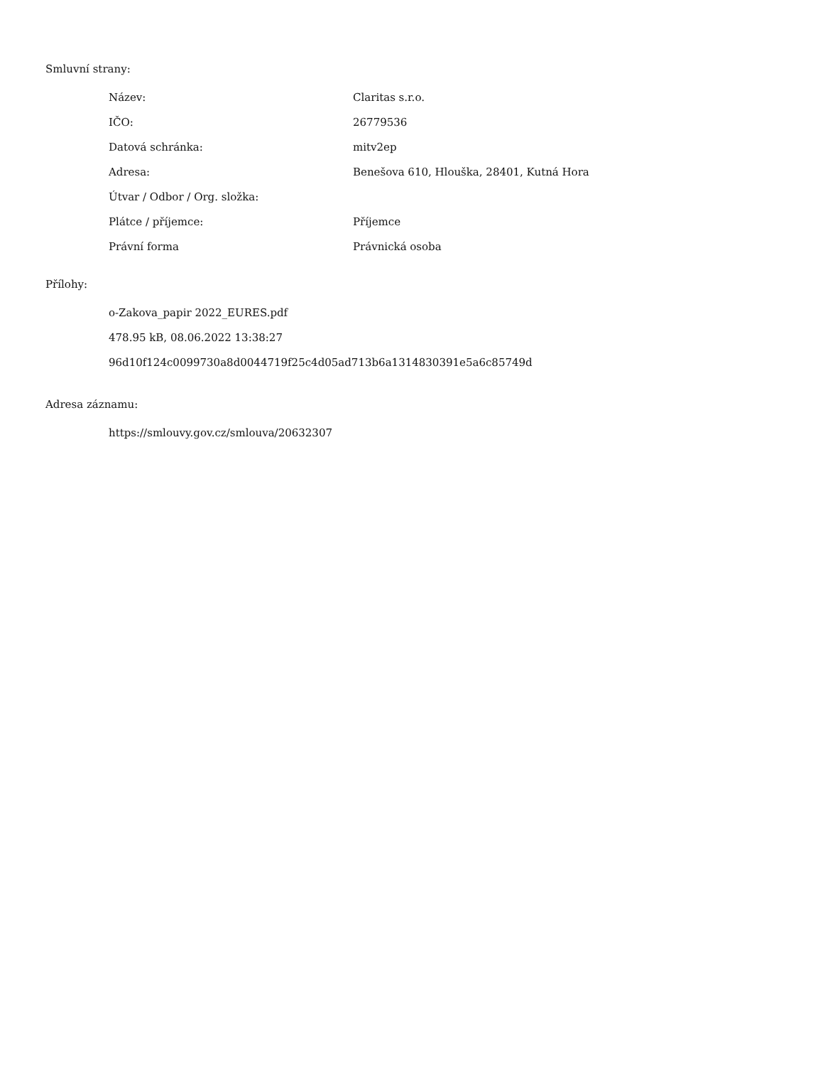Smluvní strany:
| Název: | Claritas s.r.o. |
| IČO: | 26779536 |
| Datová schránka: | mitv2ep |
| Adresa: | Benešova 610, Hlouška, 28401, Kutná Hora |
| Útvar / Odbor / Org. složka: | |
| Plátce / příjemce: | Příjemce |
| Právní forma | Právnická osoba |
Přílohy:
o-Zakova_papir 2022_EURES.pdf
478.95 kB, 08.06.2022 13:38:27
96d10f124c0099730a8d0044719f25c4d05ad713b6a1314830391e5a6c85749d
Adresa záznamu:
https://smlouvy.gov.cz/smlouva/20632307